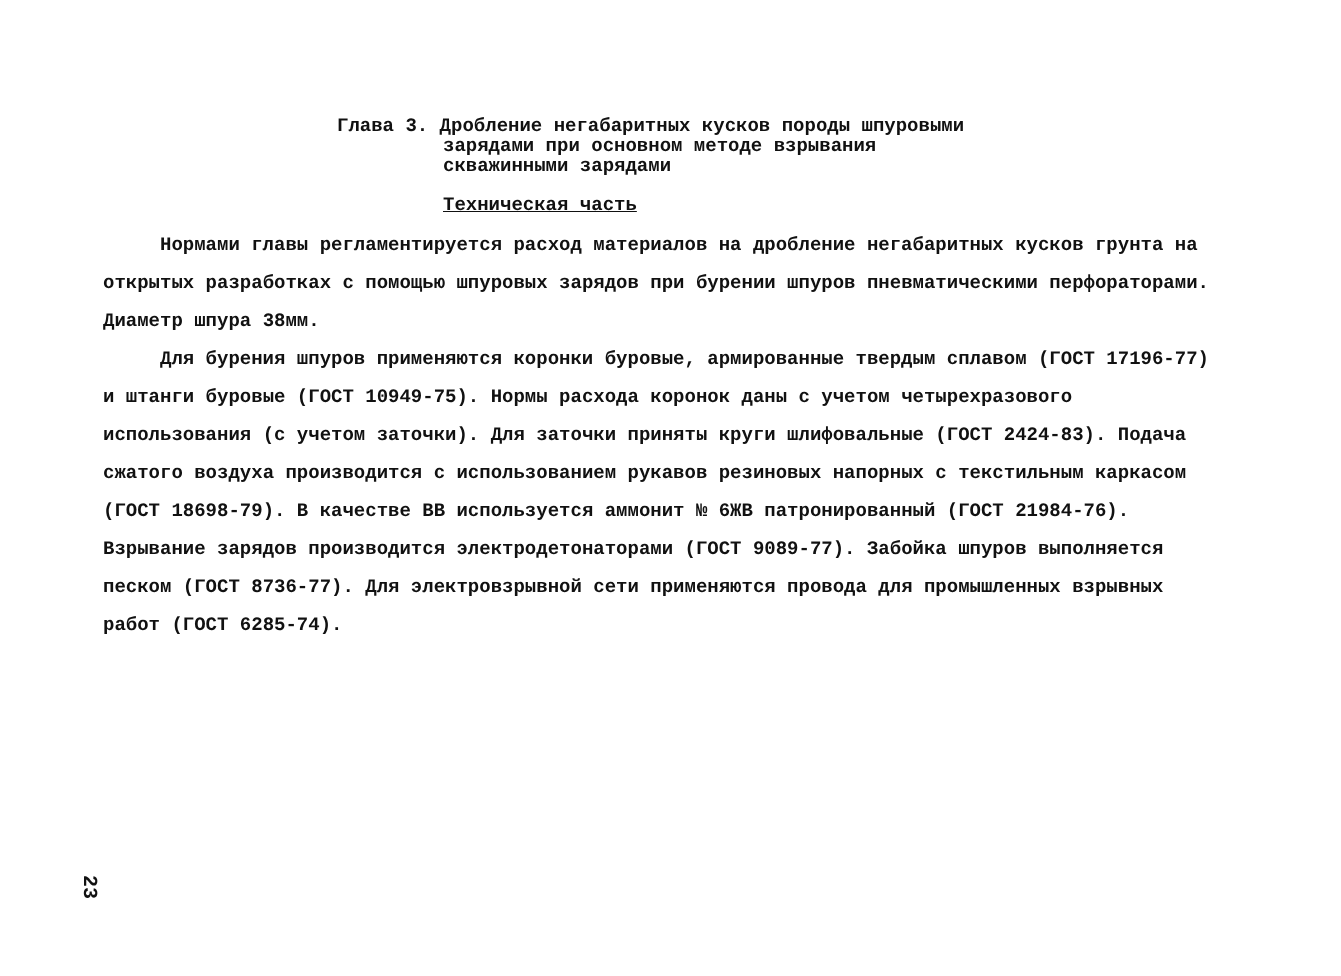Глава 3. Дробление негабаритных кусков породы шпуровыми
зарядами при основном методе взрывания
скважинными зарядами
Техническая часть
Нормами главы регламентируется расход материалов на дробление негабаритных кусков грунта на открытых разработках с помощью шпуровых зарядов при бурении шпуров пневматическими перфораторами. Диаметр шпура 38мм.
Для бурения шпуров применяются коронки буровые, армированные твердым сплавом (ГОСТ 17196-77) и штанги буровые (ГОСТ 10949-75). Нормы расхода коронок даны с учетом четырехразового использования (с учетом заточки). Для заточки приняты круги шлифовальные (ГОСТ 2424-83). Подача сжатого воздуха производится с использованием рукавов резиновых напорных с текстильным каркасом (ГОСТ 18698-79). В качестве ВВ используется аммонит № 6ЖВ патронированный (ГОСТ 21984-76). Взрывание зарядов производится электродетонаторами (ГОСТ 9089-77). Забойка шпуров выполняется песком (ГОСТ 8736-77). Для электровзрывной сети применяются провода для промышленных взрывных работ (ГОСТ 6285-74).
23